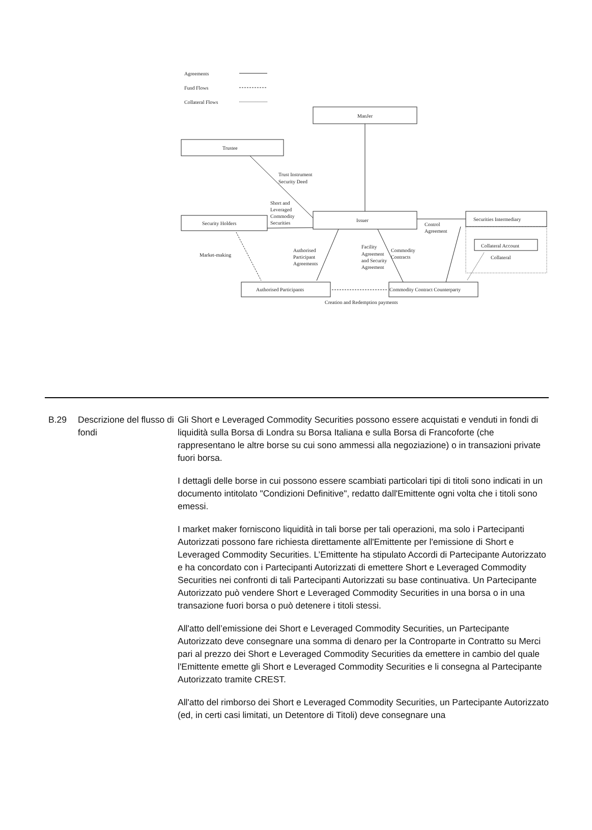Agreements
Fund Flows
Collateral Flows
ManJer
Trustee
Trust Instrument
Security Deed
Short and
Leveraged
Commodity
Securities
Issuer
Security Holders
Securities Intermediary
Control
Agreement
Collateral Account
Collateral
Market-making
Authorised
Participant
Agreements
Facility
Agreement
and Security
Agreement
Commodity
Contracts
Authorised Participants
Commodity Contract Counterparty
Creation and Redemption payments
B.29 Descrizione del flusso di fondi
Gli Short e Leveraged Commodity Securities possono essere acquistati e venduti in fondi di liquidità sulla Borsa di Londra su Borsa Italiana e sulla Borsa di Francoforte (che rappresentano le altre borse su cui sono ammessi alla negoziazione) o in transazioni private fuori borsa.
I dettagli delle borse in cui possono essere scambiati particolari tipi di titoli sono indicati in un documento intitolato "Condizioni Definitive", redatto dall'Emittente ogni volta che i titoli sono emessi.
I market maker forniscono liquidità in tali borse per tali operazioni, ma solo i Partecipanti Autorizzati possono fare richiesta direttamente all'Emittente per l'emissione di Short e Leveraged Commodity Securities. L’Emittente ha stipulato Accordi di Partecipante Autorizzato e ha concordato con i Partecipanti Autorizzati di emettere Short e Leveraged Commodity Securities nei confronti di tali Partecipanti Autorizzati su base continuativa. Un Partecipante Autorizzato può vendere Short e Leveraged Commodity Securities in una borsa o in una transazione fuori borsa o può detenere i titoli stessi.
All'atto dell’emissione dei Short e Leveraged Commodity Securities, un Partecipante Autorizzato deve consegnare una somma di denaro per la Controparte in Contratto su Merci pari al prezzo dei Short e Leveraged Commodity Securities da emettere in cambio del quale l'Emittente emette gli Short e Leveraged Commodity Securities e li consegna al Partecipante Autorizzato tramite CREST.
All'atto del rimborso dei Short e Leveraged Commodity Securities, un Partecipante Autorizzato (ed, in certi casi limitati, un Detentore di Titoli) deve consegnare una